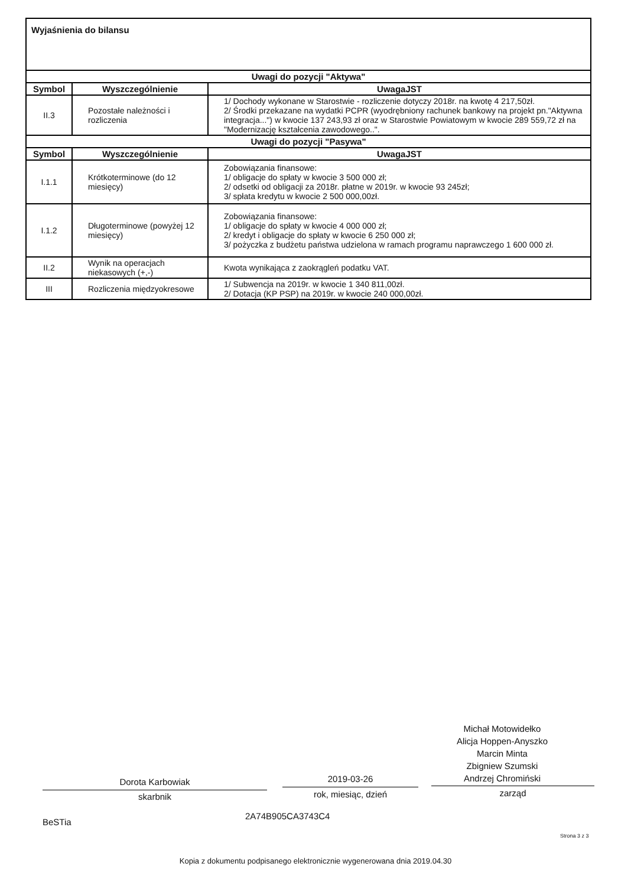| Wyjaśnienia do bilansu | | |
| Uwagi do pozycji "Aktywa" | | |
| Symbol | Wyszczególnienie | UwagaJST |
| II.3 | Pozostałe należności i rozliczenia | 1/ Dochody wykonane w Starostwie - rozliczenie dotyczy 2018r. na kwotę 4 217,50zł. 2/ Środki przekazane na wydatki PCPR (wyodrębniony rachunek bankowy na projekt pn."Aktywna integracja...") w kwocie 137 243,93 zł oraz w Starostwie Powiatowym w kwocie 289 559,72 zł na "Modernizację kształcenia zawodowego..". |
| Uwagi do pozycji "Pasywa" | | |
| Symbol | Wyszczególnienie | UwagaJST |
| I.1.1 | Krótkoterminowe (do 12 miesięcy) | Zobowiązania finansowe: 1/ obligacje do spłaty w kwocie 3 500 000 zł; 2/ odsetki od obligacji za 2018r. płatne w 2019r. w kwocie 93 245zł; 3/ spłata kredytu w kwocie 2 500 000,00zł. |
| I.1.2 | Długoterminowe (powyżej 12 miesięcy) | Zobowiązania finansowe: 1/ obligacje do spłaty w kwocie 4 000 000 zł; 2/ kredyt i obligacje do spłaty w kwocie 6 250 000 zł; 3/ pożyczka z budżetu państwa udzielona w ramach programu naprawczego 1 600 000 zł. |
| II.2 | Wynik na operacjach niekasowych (+,-) | Kwota wynikająca z zaokrągleń podatku VAT. |
| III | Rozliczenia międzyokresowe | 1/ Subwencja na 2019r. w kwocie 1 340 811,00zł. 2/ Dotacja (KP PSP) na 2019r. w kwocie 240 000,00zł. |
Michał Motowidełko
Alicja Hoppen-Anyszko
Marcin Minta
Zbigniew Szumski
Andrzej Chromiński
Dorota Karbowiak 2019-03-26
skarbnik rok, miesiąc, dzień zarząd
BeSTia
2A74B905CA3743C4
Strona 3 z 3
Kopia z dokumentu podpisanego elektronicznie wygenerowana dnia 2019.04.30